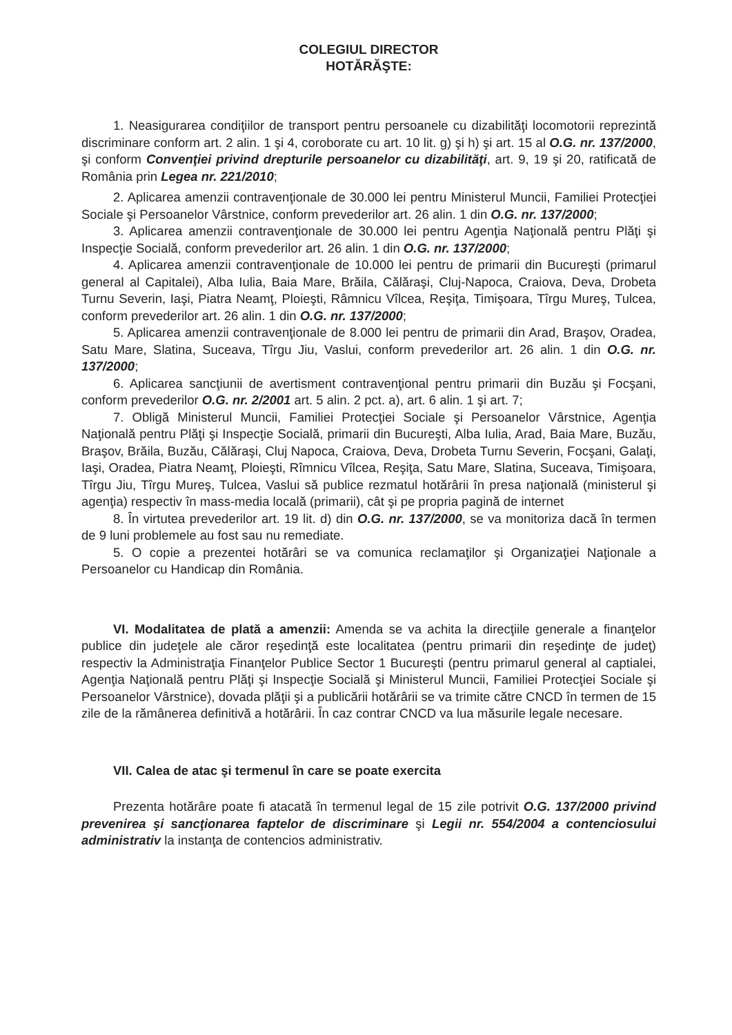COLEGIUL DIRECTOR
HOTĂRĂŞTE:
1. Neasigurarea condiţiilor de transport pentru persoanele cu dizabilităţi locomotorii reprezintă discriminare conform art. 2 alin. 1 şi 4, coroborate cu art. 10 lit. g) şi h) şi art. 15 al O.G. nr. 137/2000, şi conform Convenţiei privind drepturile persoanelor cu dizabilităţi, art. 9, 19 şi 20, ratificată de România prin Legea nr. 221/2010;
2. Aplicarea amenzii contravenţionale de 30.000 lei pentru Ministerul Muncii, Familiei Protecţiei Sociale şi Persoanelor Vârstnice, conform prevederilor art. 26 alin. 1 din O.G. nr. 137/2000;
3. Aplicarea amenzii contravenţionale de 30.000 lei pentru Agenţia Naţională pentru Plăţi şi Inspecţie Socială, conform prevederilor art. 26 alin. 1 din O.G. nr. 137/2000;
4. Aplicarea amenzii contravenţionale de 10.000 lei pentru de primarii din Bucureşti (primarul general al Capitalei), Alba Iulia, Baia Mare, Brăila, Călăraşi, Cluj-Napoca, Craiova, Deva, Drobeta Turnu Severin, Iaşi, Piatra Neamţ, Ploieşti, Râmnicu Vîlcea, Reşiţa, Timişoara, Tîrgu Mureş, Tulcea, conform prevederilor art. 26 alin. 1 din O.G. nr. 137/2000;
5. Aplicarea amenzii contravenţionale de 8.000 lei pentru de primarii din Arad, Braşov, Oradea, Satu Mare, Slatina, Suceava, Tîrgu Jiu, Vaslui, conform prevederilor art. 26 alin. 1 din O.G. nr. 137/2000;
6. Aplicarea sancţiunii de avertisment contravenţional pentru primarii din Buzău şi Focşani, conform prevederilor O.G. nr. 2/2001 art. 5 alin. 2 pct. a), art. 6 alin. 1 şi art. 7;
7. Obligă Ministerul Muncii, Familiei Protecţiei Sociale şi Persoanelor Vârstnice, Agenţia Naţională pentru Plăţi şi Inspecţie Socială, primarii din Bucureşti, Alba Iulia, Arad, Baia Mare, Buzău, Braşov, Brăila, Buzău, Călăraşi, Cluj Napoca, Craiova, Deva, Drobeta Turnu Severin, Focşani, Galaţi, Iaşi, Oradea, Piatra Neamţ, Ploieşti, Rîmnicu Vîlcea, Reşiţa, Satu Mare, Slatina, Suceava, Timişoara, Tîrgu Jiu, Tîrgu Mureş, Tulcea, Vaslui să publice rezmatul hotărârii în presa naţională (ministerul şi agenţia) respectiv în mass-media locală (primarii), cât şi pe propria pagină de internet
8. În virtutea prevederilor art. 19 lit. d) din O.G. nr. 137/2000, se va monitoriza dacă în termen de 9 luni problemele au fost sau nu remediate.
5. O copie a prezentei hotărâri se va comunica reclamaţilor şi Organizaţiei Naţionale a Persoanelor cu Handicap din România.
VI. Modalitatea de plată a amenzii: Amenda se va achita la direcţiile generale a finanţelor publice din judeţele ale căror reşedinţă este localitatea (pentru primarii din reşedinţe de judeţ) respectiv la Administraţia Finanţelor Publice Sector 1 Bucureşti (pentru primarul general al captialei, Agenţia Naţională pentru Plăţi şi Inspecţie Socială şi Ministerul Muncii, Familiei Protecţiei Sociale şi Persoanelor Vârstnice), dovada plăţii şi a publicării hotărârii se va trimite către CNCD în termen de 15 zile de la rămânerea definitivă a hotărârii. În caz contrar CNCD va lua măsurile legale necesare.
VII. Calea de atac şi termenul în care se poate exercita
Prezenta hotărâre poate fi atacată în termenul legal de 15 zile potrivit O.G. 137/2000 privind prevenirea şi sancţionarea faptelor de discriminare şi Legii nr. 554/2004 a contenciosului administrativ la instanţa de contencios administrativ.